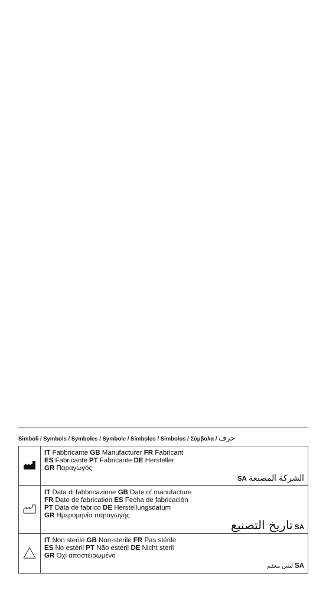Simboli / Symbols / Symboles / Symbole / Simbolos / Simbolos / Σύμβολα / حرف
| | IT Fabbricante GB Manufacturer FR Fabricant ES Fabricante PT Fabricante DE Hersteller GR Παραγωγός SA الشركة المصنعة |
| | IT Data di fabbricazione GB Date of manufacture FR Date de fabrication ES Fecha de fabricación PT Data de fabrico DE Herstellungsdatum GR Ημερομηνία παραγωγής تاريخ التصنيع SA |
| | IT Non sterile GB Non-sterile FR Pas stérile ES No estéril PT Não estéril DE Nicht steril GR Οχι αποστειρωμένο ليس معقم SA |